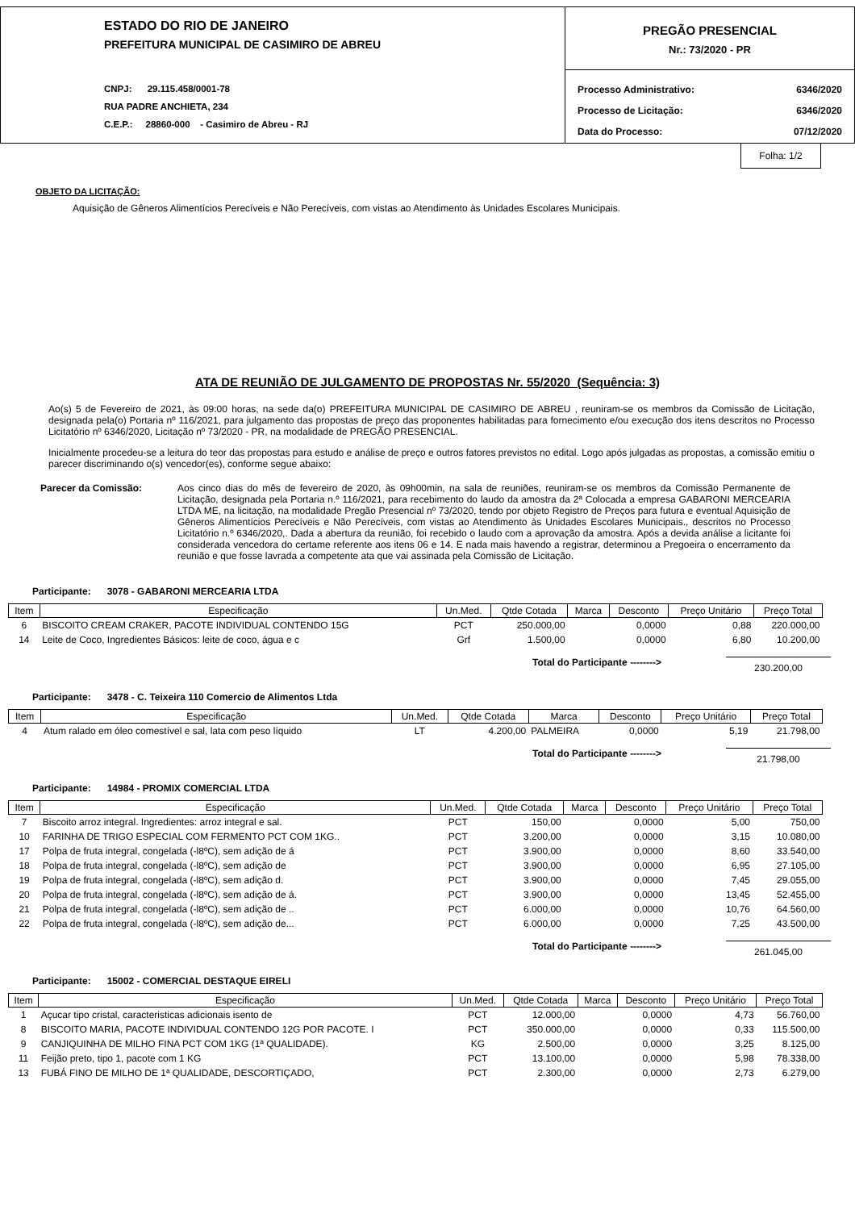ESTADO DO RIO DE JANEIRO
PREFEITURA MUNICIPAL DE CASIMIRO DE ABREU
CNPJ: 29.115.458/0001-78
RUA PADRE ANCHIETA, 234
C.E.P.: 28860-000 - Casimiro de Abreu - RJ
PREGÃO PRESENCIAL
Nr.: 73/2020 - PR
| Processo Administrativo: | 6346/2020 |
| Processo de Licitação: | 6346/2020 |
| Data do Processo: | 07/12/2020 |
Folha: 1/2
OBJETO DA LICITAÇÃO:
Aquisição de Gêneros Alimentícios Perecíveis e Não Perecíveis, com vistas ao Atendimento às Unidades Escolares Municipais.
ATA DE REUNIÃO DE JULGAMENTO DE PROPOSTAS Nr. 55/2020 (Sequência: 3)
Ao(s) 5 de Fevereiro de 2021, às 09:00 horas, na sede da(o) PREFEITURA MUNICIPAL DE CASIMIRO DE ABREU , reuniram-se os membros da Comissão de Licitação, designada pela(o) Portaria nº 116/2021, para julgamento das propostas de preço das proponentes habilitadas para fornecimento e/ou execução dos itens descritos no Processo Licitatório nº 6346/2020, Licitação nº 73/2020 - PR, na modalidade de PREGÃO PRESENCIAL.
Inicialmente procedeu-se a leitura do teor das propostas para estudo e análise de preço e outros fatores previstos no edital. Logo após julgadas as propostas, a comissão emitiu o parecer discriminando o(s) vencedor(es), conforme segue abaixo:
Parecer da Comissão: Aos cinco dias do mês de fevereiro de 2020, às 09h00min, na sala de reuniões, reuniram-se os membros da Comissão Permanente de Licitação, designada pela Portaria n.º 116/2021, para recebimento do laudo da amostra da 2ª Colocada a empresa GABARONI MERCEARIA LTDA ME, na licitação, na modalidade Pregão Presencial nº 73/2020, tendo por objeto Registro de Preços para futura e eventual Aquisição de Gêneros Alimentícios Perecíveis e Não Perecíveis, com vistas ao Atendimento às Unidades Escolares Municipais., descritos no Processo Licitatório n.º 6346/2020,. Dada a abertura da reunião, foi recebido o laudo com a aprovação da amostra. Após a devida análise a licitante foi considerada vencedora do certame referente aos itens 06 e 14. E nada mais havendo a registrar, determinou a Pregoeira o encerramento da reunião e que fosse lavrada a competente ata que vai assinada pela Comissão de Licitação.
Participante: 3078 - GABARONI MERCEARIA LTDA
| Item | Especificação | Un.Med. | Qtde Cotada | Marca | Desconto | Preço Unitário | Preço Total |
| --- | --- | --- | --- | --- | --- | --- | --- |
| 6 | BISCOITO CREAM CRAKER, PACOTE INDIVIDUAL CONTENDO 15G | PCT | 250.000,00 | | 0,0000 | 0,88 | 220.000,00 |
| 14 | Leite de Coco, Ingredientes Básicos: leite de coco, água e c | Grf | 1.500,00 | | 0,0000 | 6,80 | 10.200,00 |
Total do Participante --------> 230.200,00
Participante: 3478 - C. Teixeira 110 Comercio de Alimentos Ltda
| Item | Especificação | Un.Med. | Qtde Cotada | Marca | Desconto | Preço Unitário | Preço Total |
| --- | --- | --- | --- | --- | --- | --- | --- |
| 4 | Atum ralado em óleo comestível e sal, lata com peso líquido | LT | 4.200,00 | PALMEIRA | 0,0000 | 5,19 | 21.798,00 |
Total do Participante --------> 21.798,00
Participante: 14984 - PROMIX COMERCIAL LTDA
| Item | Especificação | Un.Med. | Qtde Cotada | Marca | Desconto | Preço Unitário | Preço Total |
| --- | --- | --- | --- | --- | --- | --- | --- |
| 7 | Biscoito arroz integral. Ingredientes: arroz integral e sal. | PCT | 150,00 | | 0,0000 | 5,00 | 750,00 |
| 10 | FARINHA DE TRIGO ESPECIAL COM FERMENTO PCT COM 1KG.. | PCT | 3.200,00 | | 0,0000 | 3,15 | 10.080,00 |
| 17 | Polpa de fruta integral, congelada (-l8ºC), sem adição de á | PCT | 3.900,00 | | 0,0000 | 8,60 | 33.540,00 |
| 18 | Polpa de fruta integral, congelada (-l8ºC), sem adição de | PCT | 3.900,00 | | 0,0000 | 6,95 | 27.105,00 |
| 19 | Polpa de fruta integral, congelada (-l8ºC), sem adição d. | PCT | 3.900,00 | | 0,0000 | 7,45 | 29.055,00 |
| 20 | Polpa de fruta integral, congelada (-l8ºC), sem adição de á. | PCT | 3.900,00 | | 0,0000 | 13,45 | 52.455,00 |
| 21 | Polpa de fruta integral, congelada (-l8ºC), sem adição de .. | PCT | 6.000,00 | | 0,0000 | 10,76 | 64.560,00 |
| 22 | Polpa de fruta integral, congelada (-l8ºC), sem adição de... | PCT | 6.000,00 | | 0,0000 | 7,25 | 43.500,00 |
Total do Participante --------> 261.045,00
Participante: 15002 - COMERCIAL DESTAQUE EIRELI
| Item | Especificação | Un.Med. | Qtde Cotada | Marca | Desconto | Preço Unitário | Preço Total |
| --- | --- | --- | --- | --- | --- | --- | --- |
| 1 | Açucar tipo cristal, caracteristicas adicionais isento de | PCT | 12.000,00 | | 0,0000 | 4,73 | 56.760,00 |
| 8 | BISCOITO MARIA, PACOTE INDIVIDUAL CONTENDO 12G POR PACOTE. I | PCT | 350.000,00 | | 0,0000 | 0,33 | 115.500,00 |
| 9 | CANJIQUINHA DE MILHO FINA PCT COM 1KG (1ª QUALIDADE). | KG | 2.500,00 | | 0,0000 | 3,25 | 8.125,00 |
| 11 | Feijão preto, tipo 1, pacote com 1 KG | PCT | 13.100,00 | | 0,0000 | 5,98 | 78.338,00 |
| 13 | FUBÁ FINO DE MILHO DE 1ª QUALIDADE, DESCORTIÇADO, | PCT | 2.300,00 | | 0,0000 | 2,73 | 6.279,00 |